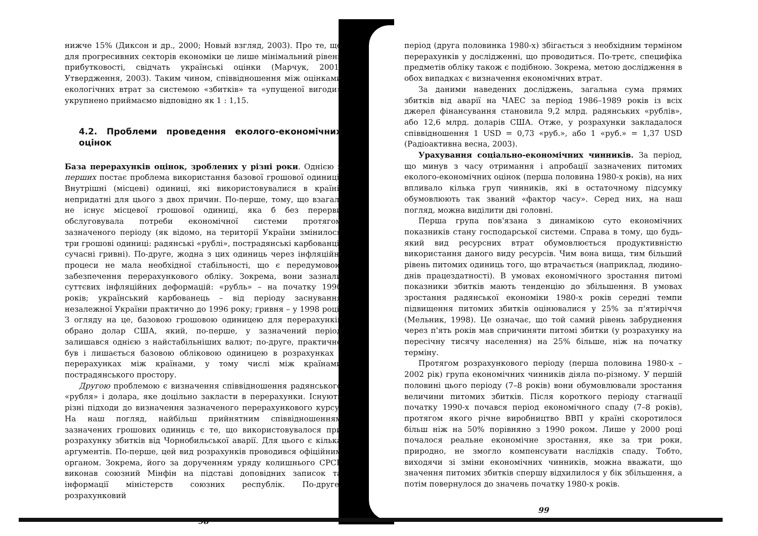нижче 15% (Диксон и др., 2000; Новый взгляд, 2003). Про те, що для прогресивних секторів економіки це лише мінімальний рівень прибутковості, свідчать українські оцінки (Марчук, 2001; Утвердження, 2003). Таким чином, співвідношення між оцінками екологічних втрат за системою «збитків» та «упущеної вигоди» укрупнено приймаємо відповідно як 1 : 1,15.
4.2. Проблеми проведення еколого-економічних оцінок
База перерахунків оцінок, зроблених у різні роки. Однією з перших постає проблема використання базової грошової одиниці. Внутрішні (місцеві) одиниці, які використовувалися в країні, непридатні для цього з двох причин. По-перше, тому, що взагалі не існує місцевої грошової одиниці, яка б без перерви обслуговувала потреби економічної системи протягом зазначеного періоду (як відомо, на території України змінилося три грошові одиниці: радянські «рублі», пострадянські карбованці, сучасні гривні). По-друге, жодна з цих одиниць через інфляційні процеси не мала необхідної стабільності, що є передумовою забезпечення перерахункового обліку. Зокрема, вони зазнали суттєвих інфляційних деформацій: «рубль» – на початку 1990 років; український карбованець – від періоду заснування незалежної України практично до 1996 року; гривня – у 1998 році. З огляду на це, базовою грошовою одиницею для перерахунків обрано долар США, який, по-перше, у зазначений період залишався однією з найстабільніших валют; по-друге, практично був і лишається базовою обліковою одиницею в розрахунках і перерахунках між країнами, у тому числі між країнами пострадянського простору.
Другою проблемою є визначення співвідношення радянського «рубля» і долара, яке доцільно закласти в перерахунки. Існують різні підходи до визначення зазначеного перерахункового курсу. На наш погляд, найбільш прийнятним співвідношенням зазначених грошових одиниць є те, що використовувалося при розрахунку збитків від Чорнобильської аварії. Для цього є кілька аргументів. По-перше, цей вид розрахунків проводився офіційним органом. Зокрема, його за дорученням уряду колишнього СРСР виконав союзний Мінфін на підставі доповідних записок та інформації міністерств союзних республік. По-друге, розрахунковий
98
період (друга половинка 1980-х) збігається з необхідним терміном перерахунків у дослідженні, що проводиться. По-третє, специфіка предметів обліку також є подібною. Зокрема, метою дослідження в обох випадках є визначення економічних втрат.
За даними наведених досліджень, загальна сума прямих збитків від аварії на ЧАЕС за період 1986–1989 років із всіх джерел фінансування становила 9,2 млрд. радянських «рублів», або 12,6 млрд. доларів США. Отже, у розрахунки закладалося співвідношення 1 USD = 0,73 «руб.», або 1 «руб.» = 1,37 USD (Радіоактивна весна, 2003).
Урахування соціально-економічних чинників. За період, що минув з часу отримання і апробації зазначених питомих еколого-економічних оцінок (перша половина 1980-х років), на них впливало кілька груп чинників, які в остаточному підсумку обумовлюють так званий «фактор часу». Серед них, на наш погляд, можна виділити дві головні.
Перша група пов'язана з динамікою суто економічних показників стану господарської системи. Справа в тому, що будь-який вид ресурсних втрат обумовлюється продуктивністю використання даного виду ресурсів. Чим вона вища, тим більший рівень питомих одиниць того, що втрачається (наприклад, людино-днів працездатності). В умовах економічного зростання питомі показники збитків мають тенденцію до збільшення. В умовах зростання радянської економіки 1980-х років середні темпи підвищення питомих збитків оцінювалися у 25% за п'ятиріччя (Мельник, 1998). Це означає, що той самий рівень забруднення через п'ять років мав спричиняти питомі збитки (у розрахунку на пересічну тисячу населення) на 25% більше, ніж на початку терміну.
Протягом розрахункового періоду (перша половина 1980-х – 2002 рік) група економічних чинників діяла по-різному. У першій половині цього періоду (7–8 років) вони обумовлювали зростання величини питомих збитків. Після короткого періоду стагнації початку 1990-х почався період економічного спаду (7–8 років), протягом якого річне виробництво ВВП у країні скоротилося більш ніж на 50% порівняно з 1990 роком. Лише у 2000 році почалося реальне економічне зростання, яке за три роки, природно, не змогло компенсувати наслідків спаду. Тобто, виходячи зі зміни економічних чинників, можна вважати, що значення питомих збитків спершу відхилилося у бік збільшення, а потім повернулося до значень початку 1980-х років.
99